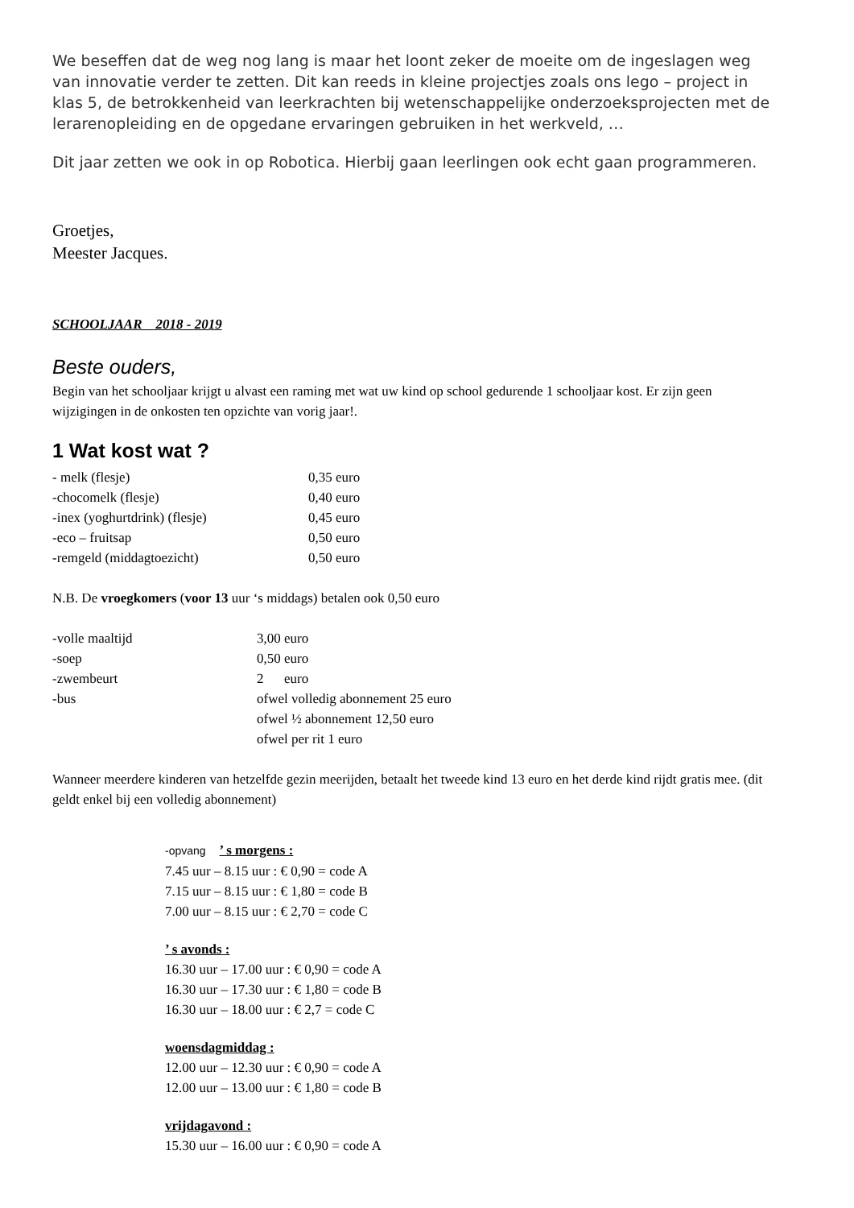We beseffen dat de weg nog lang is maar het loont zeker de moeite om de ingeslagen weg van innovatie verder te zetten. Dit kan reeds in kleine projectjes zoals ons lego – project in klas 5, de betrokkenheid van leerkrachten bij wetenschappelijke onderzoeksprojecten met de lerarenopleiding en de opgedane ervaringen gebruiken in het werkveld, …
Dit jaar zetten we ook in op Robotica. Hierbij gaan leerlingen ook echt gaan programmeren.
Groetjes,
Meester Jacques.
SCHOOLJAAR 2018 - 2019
Beste ouders,
Begin van het schooljaar krijgt u alvast een raming met wat uw kind op school gedurende 1 schooljaar kost. Er zijn geen wijzigingen in de onkosten ten opzichte van vorig jaar!.
1 Wat kost wat ?
- melk (flesje) 0,35 euro
-chocomelk (flesje) 0,40 euro
-inex (yoghurtdrink) (flesje) 0,45 euro
-eco – fruitsap 0,50 euro
-remgeld (middagtoezicht) 0,50 euro
N.B. De vroegkomers (voor 13 uur ‘s middags) betalen ook 0,50 euro
-volle maaltijd 3,00 euro
-soep 0,50 euro
-zwembeurt 2 euro
-bus ofwel volledig abonnement 25 euro
ofwel ½ abonnement 12,50 euro
ofwel per rit 1 euro
Wanneer meerdere kinderen van hetzelfde gezin meerijden, betaalt het tweede kind 13 euro en het derde kind rijdt gratis mee. (dit geldt enkel bij een volledig abonnement)
-opvang ’ s morgens :
7.45 uur – 8.15 uur : € 0,90 = code A
7.15 uur – 8.15 uur : € 1,80 = code B
7.00 uur – 8.15 uur : € 2,70 = code C
’ s avonds :
16.30 uur – 17.00 uur : € 0,90 = code A
16.30 uur – 17.30 uur : € 1,80 = code B
16.30 uur – 18.00 uur : € 2,7 = code C
woensdagmiddag :
12.00 uur – 12.30 uur : € 0,90 = code A
12.00 uur – 13.00 uur : € 1,80 = code B
vrijdagavond :
15.30 uur – 16.00 uur : € 0,90 = code A